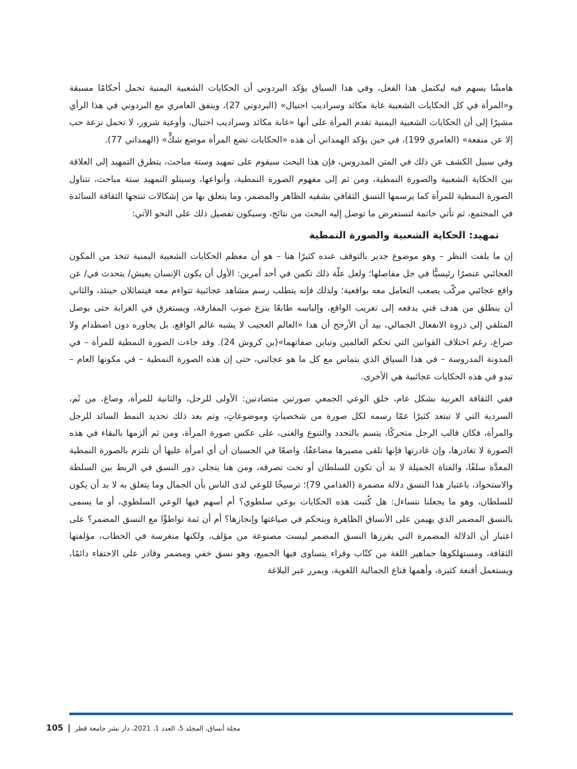هامشًا يسهم فيه ليكتمل هذا الفعل، وفي هذا السياق يؤكد البردوني أن الحكايات الشعبية اليمنية تحمل أحكامًا مسبقة و«المرأة في كل الحكايات الشعبية غابة مكائد وسراديب احتيال» (البردوني 27)، ويتفق العامري مع البردوني في هذا الرأي مشيرًا إلى أن الحكايات الشعبية اليمنية تقدم المرأة على أنها «غابة مكائد وسراديب احتيال، وأوعية شرور، لا تحمل نزعة حب إلا عن منفعة» (العامري 199)، في حين يؤكد الهمداني أن هذه «الحكايات تضع المرأة موضع شكٍّ» (الهمداني 77).
وفي سبيل الكشف عن ذلك في المتن المدروس، فإن هذا البحث سيقوم على تمهيد وستة مباحث، يتطرق التمهيد إلى العلاقة بين الحكاية الشعبية والصورة النمطية، ومن ثم إلى مفهوم الصورة النمطية، وأنواعها، وسيتلو التمهيد ستة مباحث، تتناول الصورة النمطية للمرأة كما يرسمها النسق الثقافي بشقيه الظاهر والمضمر، وما يتعلق بها من إشكالات تنتجها الثقافة السائدة في المجتمع، ثم تأتي خاتمة لتستعرض ما توصل إليه البحث من نتائج، وسيكون تفصيل ذلك على النحو الآتي:
تمهيد: الحكاية الشعبية والصورة النمطية
إن ما يلفت النظر – وهو موضوع جدير بالتوقف عنده كثيرًا هنا – هو أن معظم الحكايات الشعبية اليمنية تتخذ من المكون العجائبي عنصرًا رئيسيًّا في جل مفاصلها؛ ولعل علّة ذلك تكمن في أحد أمرين: الأول أن يكون الإنسان يعيش/ يتحدث في/ عن واقع عجائبي مركّب يصعب التعامل معه بواقعية؛ ولذلك فإنه يتطلب رسم مشاهد عجائبية تتواءم معه فيتماثلان حينئذ، والثاني أن ينطلق من هدف فني يدفعه إلى تغريب الواقع، وإلباسه طابعًا ينزع صوب المفارقة، ويستغرق في الغرابة حتى يوصل المتلقي إلى ذروة الانفعال الجمالي، بيد أن الأرجح أن هذا «العالم العجيب لا يشبه عالم الواقع، بل يجاوره دون اصطدام ولا صراع، رغم اختلاف القوانين التي تحكم العالمين وتباين صفاتهما»(بن كروش 24). وقد جاءت الصورة النمطية للمرأة – في المدونة المدروسة – في هذا السياق الذي يتماس مع كل ما هو عجائبي، حتى إن هذه الصورة النمطية – في مكونها العام – تبدو في هذه الحكايات عجائبية هي الأخرى.
ففي الثقافة العربية بشكل عام، خلق الوعي الجمعي صورتين متضادتين: الأولى للرجل، والثانية للمرأة، وصاغ، من ثَم، السردية التي لا تبتعد كثيرًا عمّا رسمه لكل صورة من شخصياتٍ وموضوعاتٍ، وتم بعد ذلك تحديد النمط السائد للرجل والمرأة، فكان قالب الرجل متحركًا، يتسم بالتجدد والتنوع والغنى، على عكس صورة المرأة، ومن ثم ألزمها بالبقاء في هذه الصورة لا تغادرها، وإن غادرتها فإنها تلقى مصيرها مضاعفًا، واضعًا في الحسبان أن أي امرأة عليها أن تلتزم بالصورة النمطية المعدَّة سلفًا، والفتاة الجميلة لا بد أن تكون للسلطان أو تحت تصرفه، ومن هنا يتجلى دور النسق في الربط بين السلطة والاستحواذ، باعتبار هذا النسق دلالة مضمرة (الغذامي 79)؛ ترسيخًا للوعي لدى الناس بأن الجمال وما يتعلق به لا بد أن يكون للسلطان، وهو ما يجعلنا نتساءل: هل كُتبت هذه الحكايات بوعي سلطوي؟ أم أسهم فيها الوعي السلطوي، أو ما يسمى بالنسق المضمر الذي يهيمن على الأنساق الظاهرة ويتحكم في صياغتها وإنجازها؟ أم أن ثمة تواطؤًا مع النسق المضمر؟ على اعتبار أن الدلالة المضمرة التي يفرزها النسق المضمر ليست مصنوعة من مؤلف، ولكنها منغرسة في الخطاب، مؤلفتها الثقافة، ومستهلكوها جماهير اللغة من كتّاب وقراء يتساوى فيها الجميع، وهو نسق خفي ومضمر وقادر على الاختفاء دائمًا، ويستعمل أقنعة كثيرة، وأهمها قناع الجمالية اللغوية، ويمرر عبر البلاغة
مجلة أنساق، المجلد 5، العدد 1، 2021، دار نشر جامعة قطر | 105